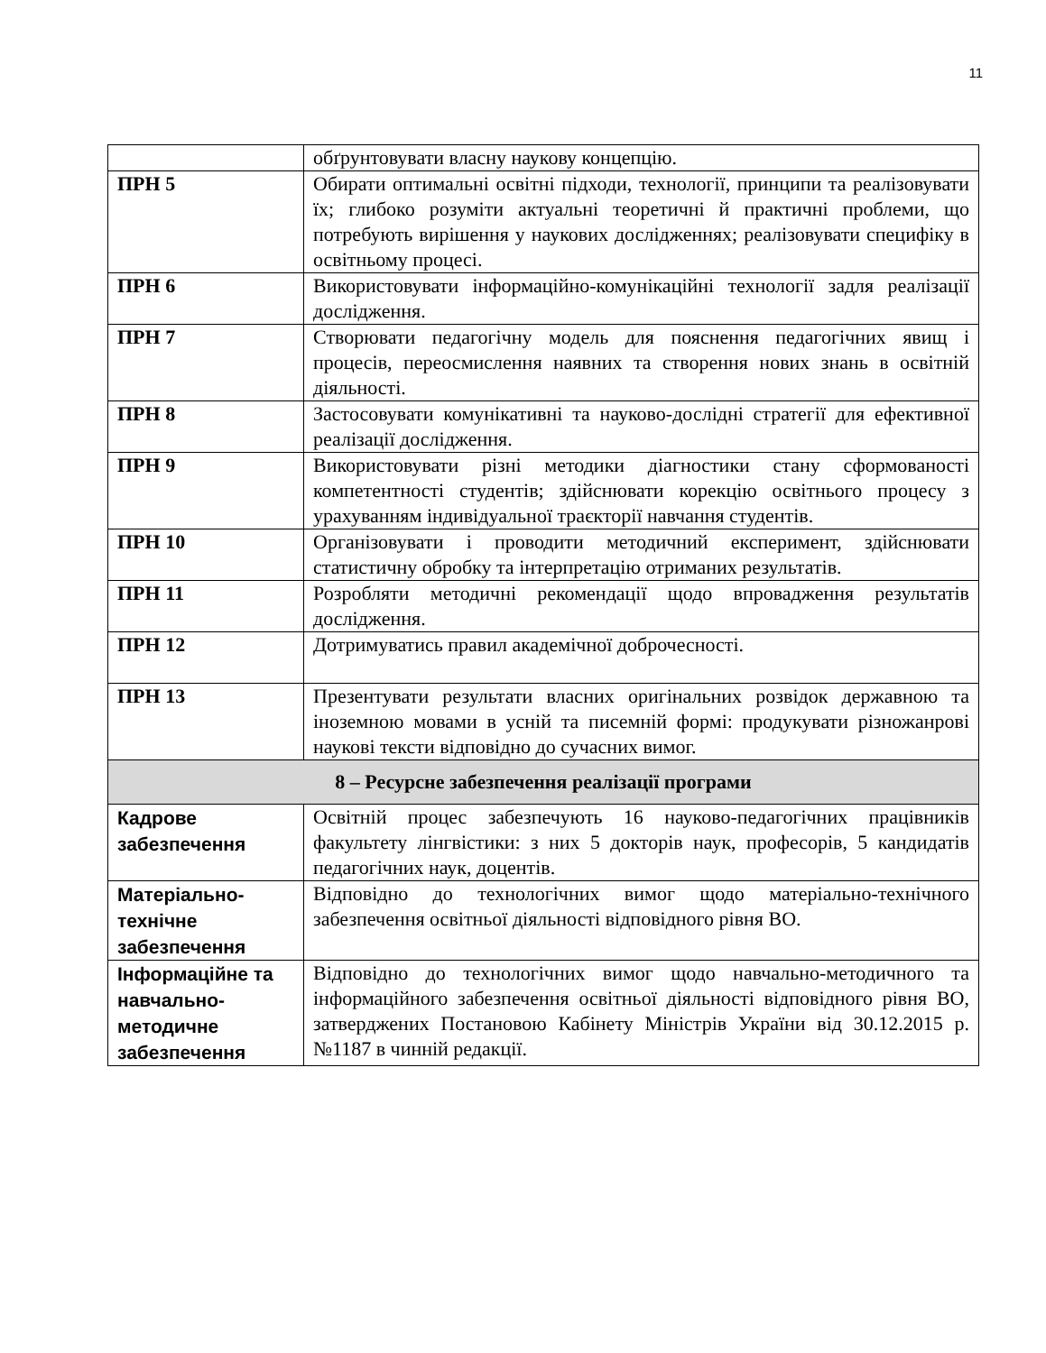11
| | обґрунтовувати власну наукову концепцію. |
| ПРН 5 | Обирати оптимальні освітні підходи, технології, принципи та реалізовувати їх; глибоко розуміти актуальні теоретичні й практичні проблеми, що потребують вирішення у наукових дослідженнях; реалізовувати специфіку в освітньому процесі. |
| ПРН 6 | Використовувати інформаційно-комунікаційні технології задля реалізації дослідження. |
| ПРН 7 | Створювати педагогічну модель для пояснення педагогічних явищ і процесів, переосмислення наявних та створення нових знань в освітній діяльності. |
| ПРН 8 | Застосовувати комунікативні та науково-дослідні стратегії для ефективної реалізації дослідження. |
| ПРН 9 | Використовувати різні методики діагностики стану сформованості компетентності студентів; здійснювати корекцію освітнього процесу з урахуванням індивідуальної траєкторії навчання студентів. |
| ПРН 10 | Організовувати і проводити методичний експеримент, здійснювати статистичну обробку та інтерпретацію отриманих результатів. |
| ПРН 11 | Розробляти методичні рекомендації щодо впровадження результатів дослідження. |
| ПРН 12 | Дотримуватись правил академічної доброчесності. |
| ПРН 13 | Презентувати результати власних оригінальних розвідок державною та іноземною мовами в усній та писемній формі: продукувати різножанрові наукові тексти відповідно до сучасних вимог. |
| 8 – Ресурсне забезпечення реалізації програми | |
| Кадрове забезпечення | Освітній процес забезпечують 16 науково-педагогічних працівників факультету лінгвістики: з них 5 докторів наук, професорів, 5 кандидатів педагогічних наук, доцентів. |
| Матеріально-технічне забезпечення | Відповідно до технологічних вимог щодо матеріально-технічного забезпечення освітньої діяльності відповідного рівня ВО. |
| Інформаційне та навчально-методичне забезпечення | Відповідно до технологічних вимог щодо навчально-методичного та інформаційного забезпечення освітньої діяльності відповідного рівня ВО, затверджених Постановою Кабінету Міністрів України від 30.12.2015 р. №1187 в чинній редакції. |